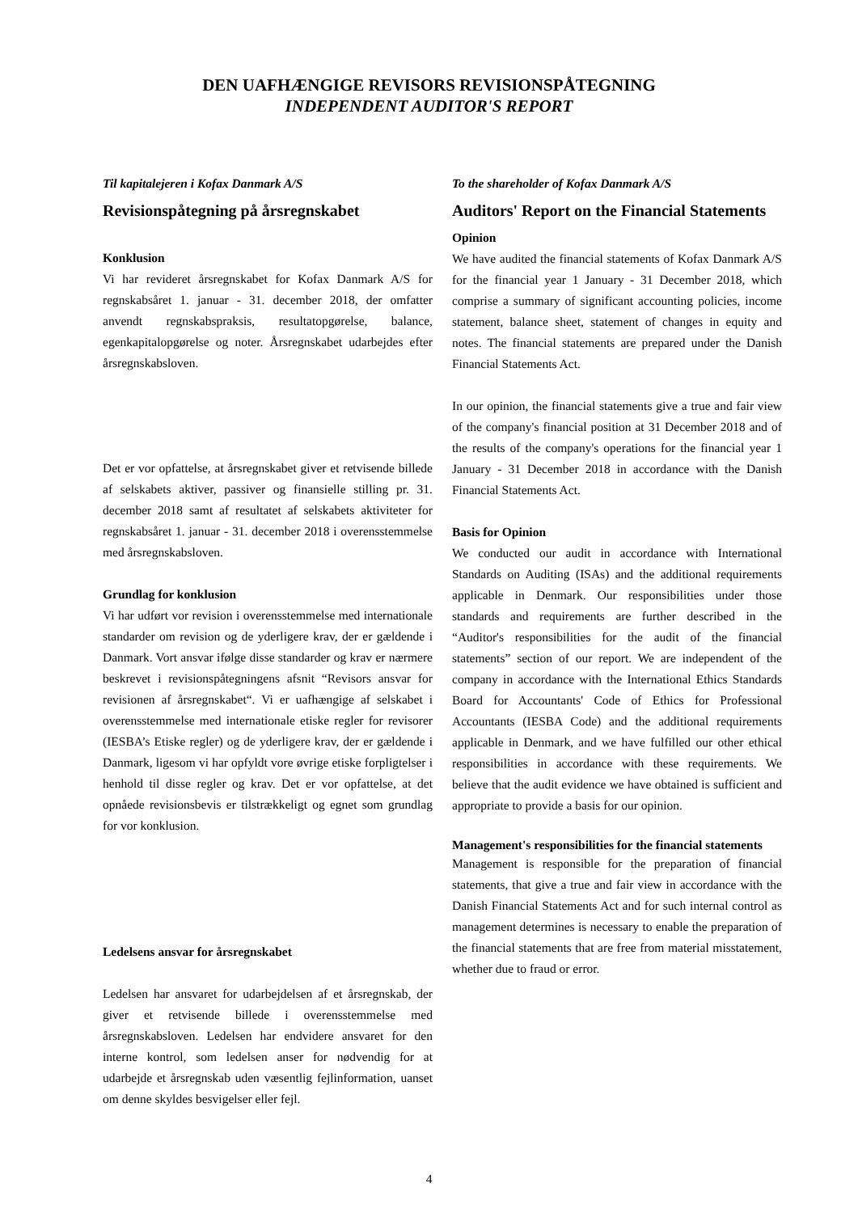DEN UAFHÆNGIGE REVISORS REVISIONSPÅTEGNING
INDEPENDENT AUDITOR'S REPORT
Til kapitalejeren i Kofax Danmark A/S
Revisionspåtegning på årsregnskabet
Konklusion
Vi har revideret årsregnskabet for Kofax Danmark A/S for regnskabsåret 1. januar - 31. december 2018, der omfatter anvendt regnskabspraksis, resultatopgørelse, balance, egenkapitalopgørelse og noter. Årsregnskabet udarbejdes efter årsregnskabsloven.
Det er vor opfattelse, at årsregnskabet giver et retvisende billede af selskabets aktiver, passiver og finansielle stilling pr. 31. december 2018 samt af resultatet af selskabets aktiviteter for regnskabsåret 1. januar - 31. december 2018 i overensstemmelse med årsregnskabsloven.
Grundlag for konklusion
Vi har udført vor revision i overensstemmelse med internationale standarder om revision og de yderligere krav, der er gældende i Danmark. Vort ansvar ifølge disse standarder og krav er nærmere beskrevet i revisionspåtegningens afsnit “Revisors ansvar for revisionen af årsregnskabet“. Vi er uafhængige af selskabet i overensstemmelse med internationale etiske regler for revisorer (IESBA’s Etiske regler) og de yderligere krav, der er gældende i Danmark, ligesom vi har opfyldt vore øvrige etiske forpligtelser i henhold til disse regler og krav. Det er vor opfattelse, at det opnåede revisionsbevis er tilstrækkeligt og egnet som grundlag for vor konklusion.
Ledelsens ansvar for årsregnskabet
Ledelsen har ansvaret for udarbejdelsen af et årsregnskab, der giver et retvisende billede i overensstemmelse med årsregnskabsloven. Ledelsen har endvidere ansvaret for den interne kontrol, som ledelsen anser for nødvendig for at udarbejde et årsregnskab uden væsentlig fejlinformation, uanset om denne skyldes besvigelser eller fejl.
To the shareholder of Kofax Danmark A/S
Auditors' Report on the Financial Statements
Opinion
We have audited the financial statements of Kofax Danmark A/S for the financial year 1 January - 31 December 2018, which comprise a summary of significant accounting policies, income statement, balance sheet, statement of changes in equity and notes. The financial statements are prepared under the Danish Financial Statements Act.
In our opinion, the financial statements give a true and fair view of the company's financial position at 31 December 2018 and of the results of the company's operations for the financial year 1 January - 31 December 2018 in accordance with the Danish Financial Statements Act.
Basis for Opinion
We conducted our audit in accordance with International Standards on Auditing (ISAs) and the additional requirements applicable in Denmark. Our responsibilities under those standards and requirements are further described in the “Auditor's responsibilities for the audit of the financial statements” section of our report. We are independent of the company in accordance with the International Ethics Standards Board for Accountants' Code of Ethics for Professional Accountants (IESBA Code) and the additional requirements applicable in Denmark, and we have fulfilled our other ethical responsibilities in accordance with these requirements. We believe that the audit evidence we have obtained is sufficient and appropriate to provide a basis for our opinion.
Management's responsibilities for the financial statements
Management is responsible for the preparation of financial statements, that give a true and fair view in accordance with the Danish Financial Statements Act and for such internal control as management determines is necessary to enable the preparation of the financial statements that are free from material misstatement, whether due to fraud or error.
4